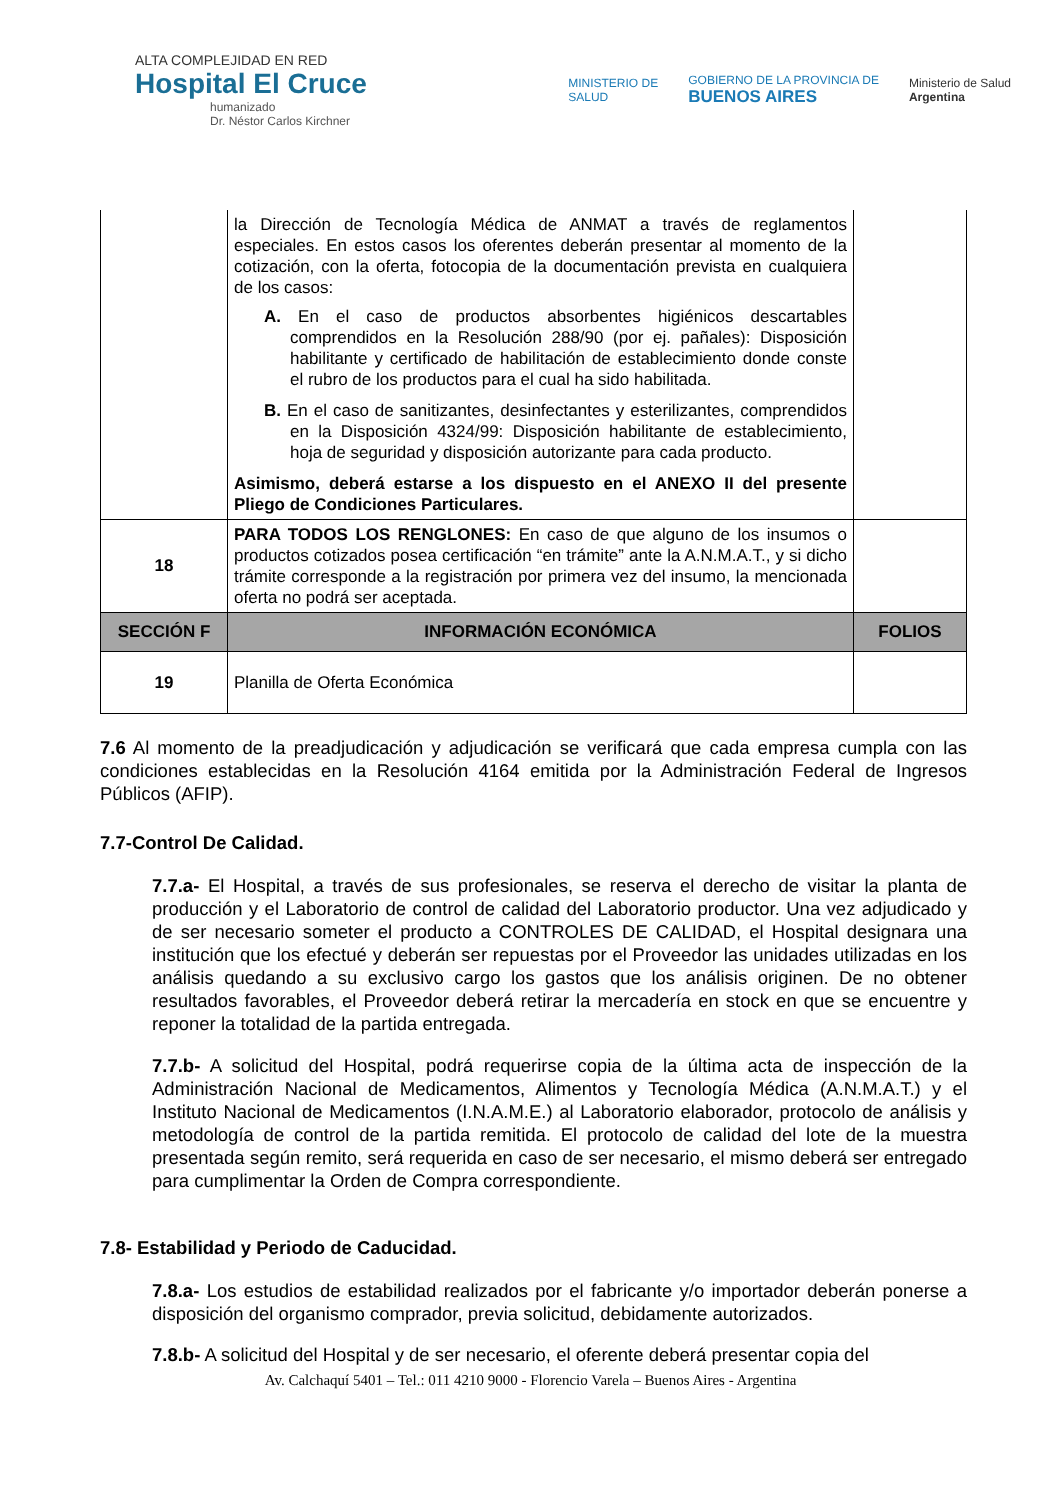ALTA COMPLEJIDAD EN RED
Hospital El Cruce
humanizado
Dr. Néstor Carlos Kirchner
MINISTERIO DE
SALUD
GOBIERNO DE LA PROVINCIA DE
BUENOS AIRES
Ministerio de Salud
Argentina
| | la Dirección de Tecnología Médica de ANMAT a través de reglamentos especiales. En estos casos los oferentes deberán presentar al momento de la cotización, con la oferta, fotocopia de la documentación prevista en cualquiera de los casos: A. En el caso de productos absorbentes higiénicos descartables comprendidos en la Resolución 288/90 (por ej. pañales): Disposición habilitante y certificado de habilitación de establecimiento donde conste el rubro de los productos para el cual ha sido habilitada. B. En el caso de sanitizantes, desinfectantes y esterilizantes, comprendidos en la Disposición 4324/99: Disposición habilitante de establecimiento, hoja de seguridad y disposición autorizante para cada producto. Asimismo, deberá estarse a los dispuesto en el ANEXO II del presente Pliego de Condiciones Particulares. | |
| 18 | PARA TODOS LOS RENGLONES: En caso de que alguno de los insumos o productos cotizados posea certificación “en trámite” ante la A.N.M.A.T., y si dicho trámite corresponde a la registración por primera vez del insumo, la mencionada oferta no podrá ser aceptada. | |
| SECCIÓN F | INFORMACIÓN ECONÓMICA | FOLIOS |
| 19 | Planilla de Oferta Económica | |
7.6 Al momento de la preadjudicación y adjudicación se verificará que cada empresa cumpla con las condiciones establecidas en la Resolución 4164 emitida por la Administración Federal de Ingresos Públicos (AFIP).
7.7-Control De Calidad.
7.7.a- El Hospital, a través de sus profesionales, se reserva el derecho de visitar la planta de producción y el Laboratorio de control de calidad del Laboratorio productor. Una vez adjudicado y de ser necesario someter el producto a CONTROLES DE CALIDAD, el Hospital designara una institución que los efectué y deberán ser repuestas por el Proveedor las unidades utilizadas en los análisis quedando a su exclusivo cargo los gastos que los análisis originen. De no obtener resultados favorables, el Proveedor deberá retirar la mercadería en stock en que se encuentre y reponer la totalidad de la partida entregada.
7.7.b- A solicitud del Hospital, podrá requerirse copia de la última acta de inspección de la Administración Nacional de Medicamentos, Alimentos y Tecnología Médica (A.N.M.A.T.) y el Instituto Nacional de Medicamentos (I.N.A.M.E.) al Laboratorio elaborador, protocolo de análisis y metodología de control de la partida remitida. El protocolo de calidad del lote de la muestra presentada según remito, será requerida en caso de ser necesario, el mismo deberá ser entregado para cumplimentar la Orden de Compra correspondiente.
7.8- Estabilidad y Periodo de Caducidad.
7.8.a- Los estudios de estabilidad realizados por el fabricante y/o importador deberán ponerse a disposición del organismo comprador, previa solicitud, debidamente autorizados.
7.8.b- A solicitud del Hospital y de ser necesario, el oferente deberá presentar copia del
Av. Calchaquí 5401 – Tel.: 011 4210 9000 - Florencio Varela – Buenos Aires - Argentina